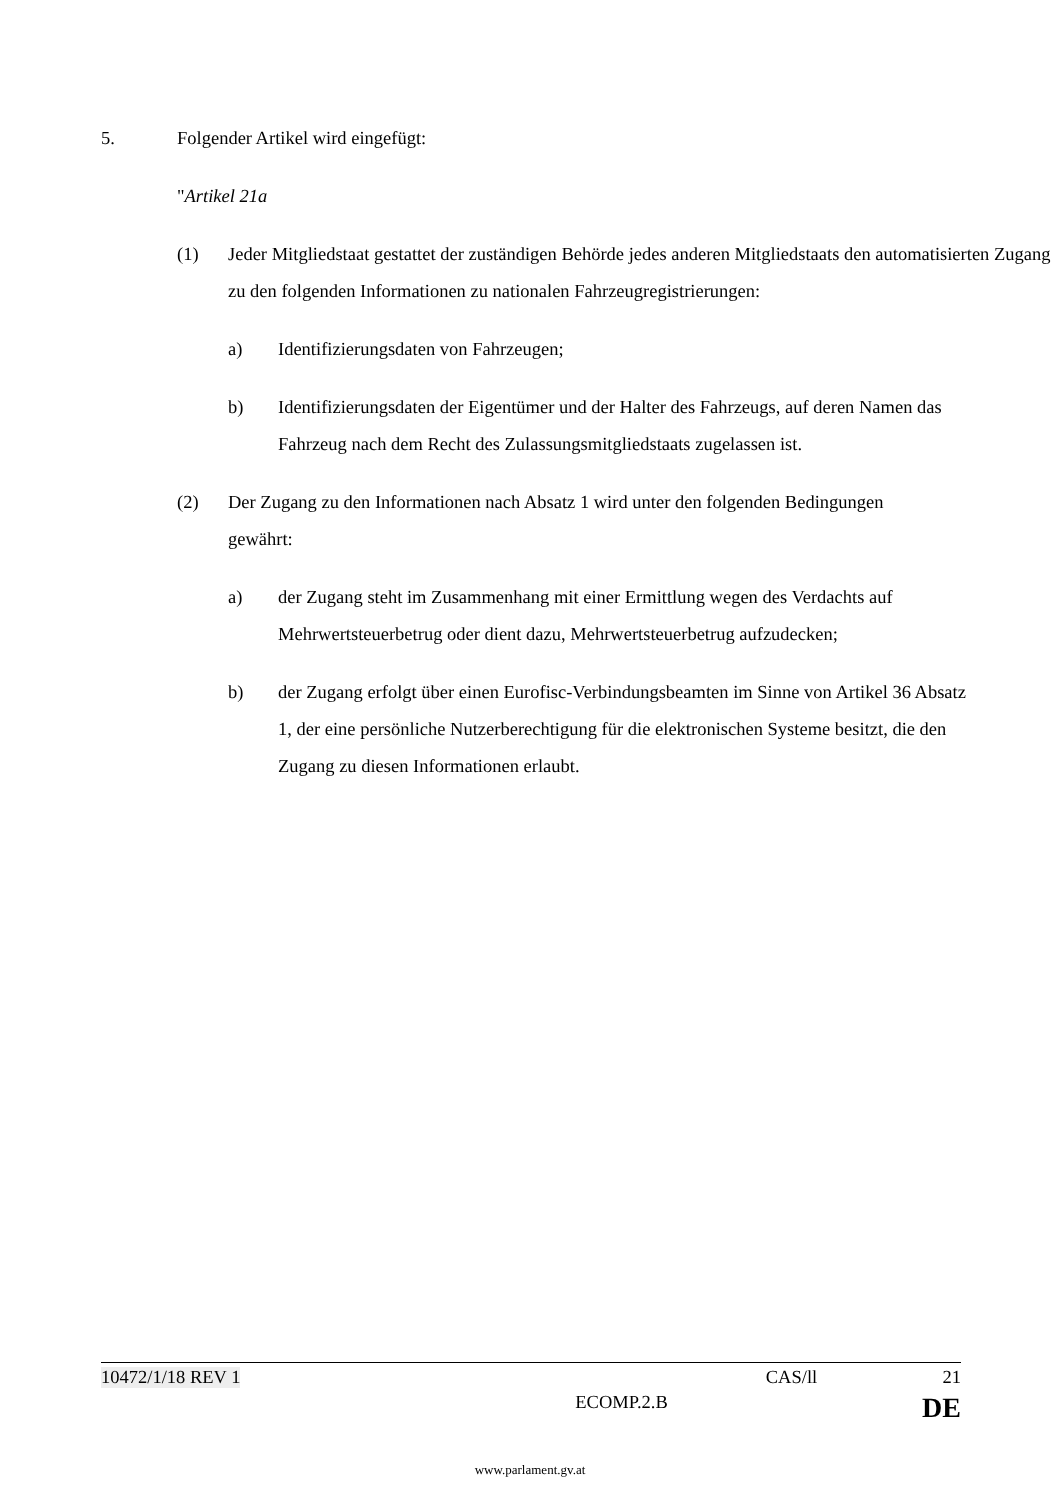5. Folgender Artikel wird eingefügt:
"Artikel 21a
(1) Jeder Mitgliedstaat gestattet der zuständigen Behörde jedes anderen Mitgliedstaats den automatisierten Zugang zu den folgenden Informationen zu nationalen Fahrzeugregistrierungen:
a) Identifizierungsdaten von Fahrzeugen;
b) Identifizierungsdaten der Eigentümer und der Halter des Fahrzeugs, auf deren Namen das Fahrzeug nach dem Recht des Zulassungsmitgliedstaats zugelassen ist.
(2) Der Zugang zu den Informationen nach Absatz 1 wird unter den folgenden Bedingungen gewährt:
a) der Zugang steht im Zusammenhang mit einer Ermittlung wegen des Verdachts auf Mehrwertsteuerbetrug oder dient dazu, Mehrwertsteuerbetrug aufzudecken;
b) der Zugang erfolgt über einen Eurofisc-Verbindungsbeamten im Sinne von Artikel 36 Absatz 1, der eine persönliche Nutzerberechtigung für die elektronischen Systeme besitzt, die den Zugang zu diesen Informationen erlaubt.
10472/1/18 REV 1 CAS/ll 21
ECOMP.2.B DE
www.parlament.gv.at